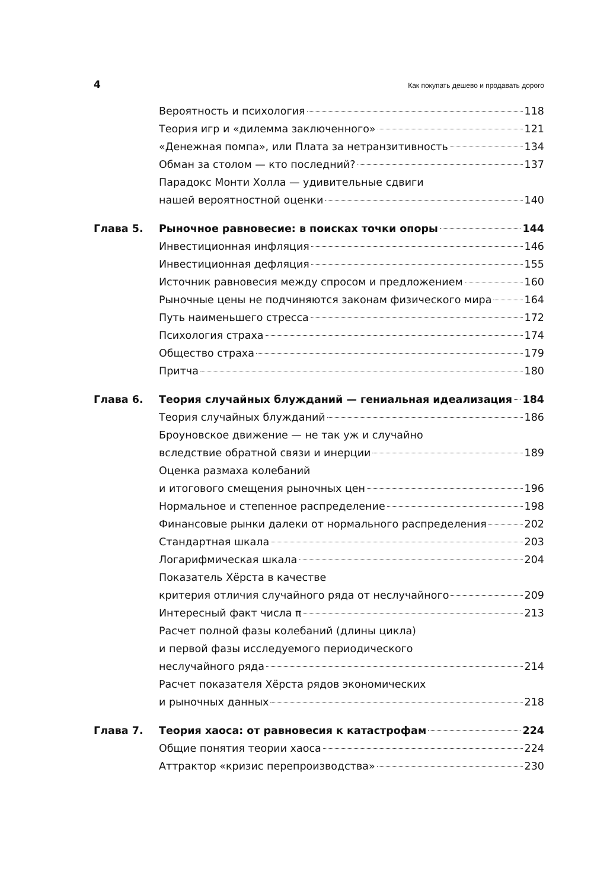4 Как покупать дешево и продавать дорого
Вероятность и психология 118
Теория игр и «дилемма заключенного» 121
«Денежная помпа», или Плата за нетранзитивность 134
Обман за столом — кто последний? 137
Парадокс Монти Холла — удивительные сдвиги
нашей вероятностной оценки 140
Глава 5. Рыночное равновесие: в поисках точки опоры 144
Инвестиционная инфляция 146
Инвестиционная дефляция 155
Источник равновесия между спросом и предложением 160
Рыночные цены не подчиняются законам физического мира 164
Путь наименьшего стресса 172
Психология страха 174
Общество страха 179
Притча 180
Глава 6. Теория случайных блужданий — гениальная идеализация 184
Теория случайных блужданий 186
Броуновское движение — не так уж и случайно
вследствие обратной связи и инерции 189
Оценка размаха колебаний
и итогового смещения рыночных цен 196
Нормальное и степенное распределение 198
Финансовые рынки далеки от нормального распределения 202
Стандартная шкала 203
Логарифмическая шкала 204
Показатель Хёрста в качестве
критерия отличия случайного ряда от неслучайного 209
Интересный факт числа π 213
Расчет полной фазы колебаний (длины цикла)
и первой фазы исследуемого периодического
неслучайного ряда 214
Расчет показателя Хёрста рядов экономических
и рыночных данных 218
Глава 7. Теория хаоса: от равновесия к катастрофам 224
Общие понятия теории хаоса 224
Аттрактор «кризис перепроизводства» 230